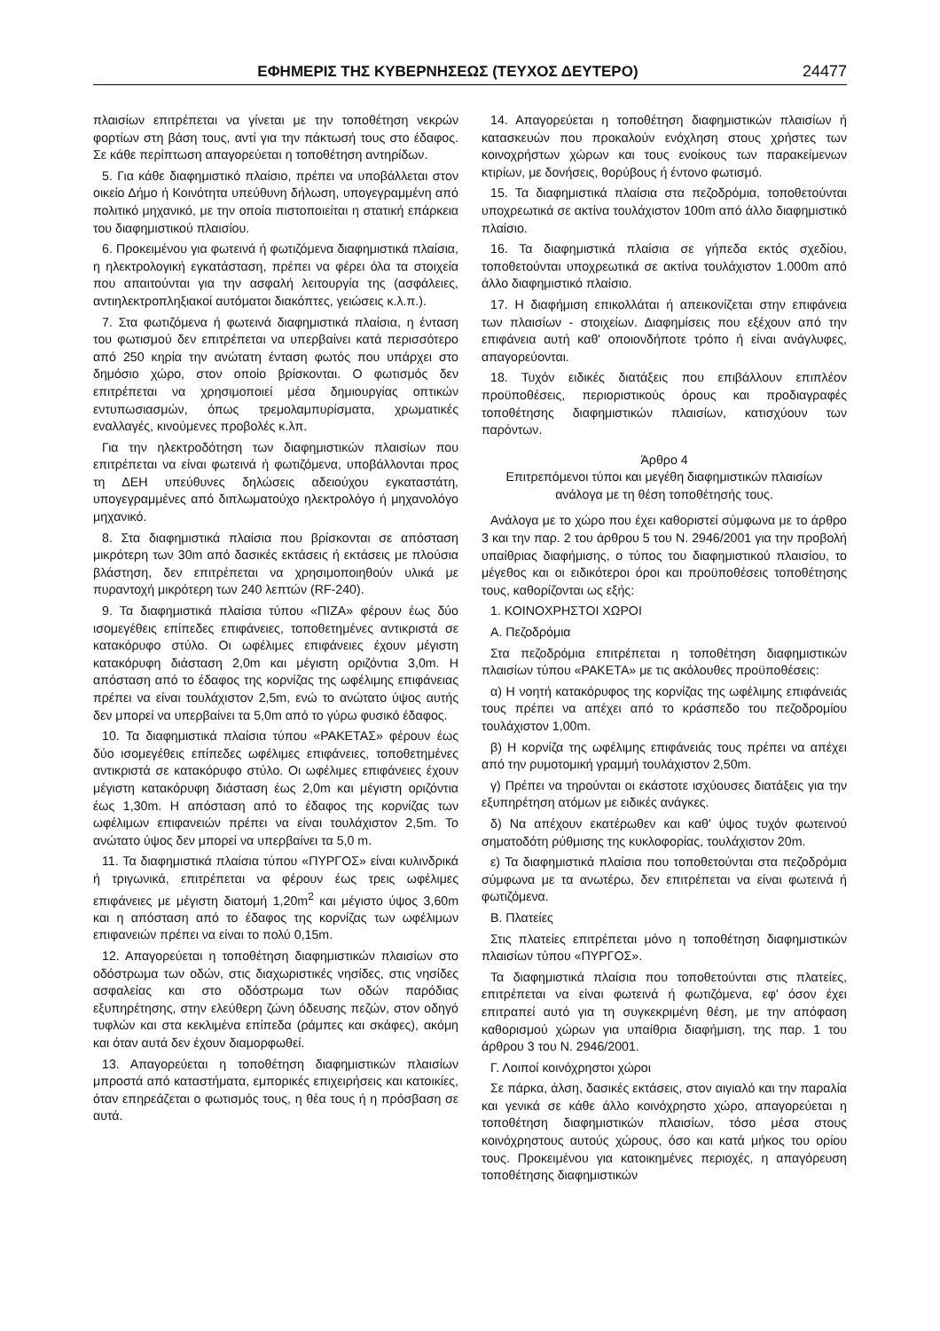ΕΦΗΜΕΡΙΣ ΤΗΣ ΚΥΒΕΡΝΗΣΕΩΣ (ΤΕΥΧΟΣ ΔΕΥΤΕΡΟ) 24477
πλαισίων επιτρέπεται να γίνεται με την τοποθέτηση νεκρών φορτίων στη βάση τους, αντί για την πάκτωσή τους στο έδαφος. Σε κάθε περίπτωση απαγορεύεται η τοποθέτηση αντηρίδων.
5. Για κάθε διαφημιστικό πλαίσιο, πρέπει να υποβάλλεται στον οικείο Δήμο ή Κοινότητα υπεύθυνη δήλωση, υπογεγραμμένη από πολιτικό μηχανικό, με την οποία πιστοποιείται η στατική επάρκεια του διαφημιστικού πλαισίου.
6. Προκειμένου για φωτεινά ή φωτιζόμενα διαφημιστικά πλαίσια, η ηλεκτρολογική εγκατάσταση, πρέπει να φέρει όλα τα στοιχεία που απαιτούνται για την ασφαλή λειτουργία της (ασφάλειες, αντιηλεκτροπληξιακοί αυτόματοι διακόπτες, γειώσεις κ.λ.π.).
7. Στα φωτιζόμενα ή φωτεινά διαφημιστικά πλαίσια, η ένταση του φωτισμού δεν επιτρέπεται να υπερβαίνει κατά περισσότερο από 250 κηρία την ανώτατη ένταση φωτός που υπάρχει στο δημόσιο χώρο, στον οποίο βρίσκονται. Ο φωτισμός δεν επιτρέπεται να χρησιμοποιεί μέσα δημιουργίας οπτικών εντυπωσιασμών, όπως τρεμολαμπυρίσματα, χρωματικές εναλλαγές, κινούμενες προβολές κ.λπ.
Για την ηλεκτροδότηση των διαφημιστικών πλαισίων που επιτρέπεται να είναι φωτεινά ή φωτιζόμενα, υποβάλλονται προς τη ΔΕΗ υπεύθυνες δηλώσεις αδειούχου εγκαταστάτη, υπογεγραμμένες από διπλωματούχο ηλεκτρολόγο ή μηχανολόγο μηχανικό.
8. Στα διαφημιστικά πλαίσια που βρίσκονται σε απόσταση μικρότερη των 30m από δασικές εκτάσεις ή εκτάσεις με πλούσια βλάστηση, δεν επιτρέπεται να χρησιμοποιηθούν υλικά με πυραντοχή μικρότερη των 240 λεπτών (RF-240).
9. Τα διαφημιστικά πλαίσια τύπου «ΠΙΖΑ» φέρουν έως δύο ισομεγέθεις επίπεδες επιφάνειες, τοποθετημένες αντικριστά σε κατακόρυφο στύλο. Οι ωφέλιμες επιφάνειες έχουν μέγιστη κατακόρυφη διάσταση 2,0m και μέγιστη οριζόντια 3,0m. Η απόσταση από το έδαφος της κορνίζας της ωφέλιμης επιφάνειας πρέπει να είναι τουλάχιστον 2,5m, ενώ το ανώτατο ύψος αυτής δεν μπορεί να υπερβαίνει τα 5,0m από το γύρω φυσικό έδαφος.
10. Τα διαφημιστικά πλαίσια τύπου «ΡΑΚΕΤΑΣ» φέρουν έως δύο ισομεγέθεις επίπεδες ωφέλιμες επιφάνειες, τοποθετημένες αντικριστά σε κατακόρυφο στύλο. Οι ωφέλιμες επιφάνειες έχουν μέγιστη κατακόρυφη διάσταση έως 2,0m και μέγιστη οριζόντια έως 1,30m. Η απόσταση από το έδαφος της κορνίζας των ωφέλιμων επιφανειών πρέπει να είναι τουλάχιστον 2,5m. Το ανώτατο ύψος δεν μπορεί να υπερβαίνει τα 5,0 m.
11. Τα διαφημιστικά πλαίσια τύπου «ΠΥΡΓΟΣ» είναι κυλινδρικά ή τριγωνικά, επιτρέπεται να φέρουν έως τρεις ωφέλιμες επιφάνειες με μέγιστη διατομή 1,20m<sup>2</sup> και μέγιστο ύψος 3,60m και η απόσταση από το έδαφος της κορνίζας των ωφέλιμων επιφανειών πρέπει να είναι το πολύ 0,15m.
12. Απαγορεύεται η τοποθέτηση διαφημιστικών πλαισίων στο οδόστρωμα των οδών, στις διαχωριστικές νησίδες, στις νησίδες ασφαλείας και στο οδόστρωμα των οδών παρόδιας εξυπηρέτησης, στην ελεύθερη ζώνη όδευσης πεζών, στον οδηγό τυφλών και στα κεκλιμένα επίπεδα (ράμπες και σκάφες), ακόμη και όταν αυτά δεν έχουν διαμορφωθεί.
13. Απαγορεύεται η τοποθέτηση διαφημιστικών πλαισίων μπροστά από καταστήματα, εμπορικές επιχειρήσεις και κατοικίες, όταν επηρεάζεται ο φωτισμός τους, η θέα τους ή η πρόσβαση σε αυτά.
14. Απαγορεύεται η τοποθέτηση διαφημιστικών πλαισίων ή κατασκευών που προκαλούν ενόχληση στους χρήστες των κοινοχρήστων χώρων και τους ενοίκους των παρακείμενων κτιρίων, με δονήσεις, θορύβους ή έντονο φωτισμό.
15. Τα διαφημιστικά πλαίσια στα πεζοδρόμια, τοποθετούνται υποχρεωτικά σε ακτίνα τουλάχιστον 100m από άλλο διαφημιστικό πλαίσιο.
16. Τα διαφημιστικά πλαίσια σε γήπεδα εκτός σχεδίου, τοποθετούνται υποχρεωτικά σε ακτίνα τουλάχιστον 1.000m από άλλο διαφημιστικό πλαίσιο.
17. Η διαφήμιση επικολλάται ή απεικονίζεται στην επιφάνεια των πλαισίων - στοιχείων. Διαφημίσεις που εξέχουν από την επιφάνεια αυτή καθ' οποιονδήποτε τρόπο ή είναι ανάγλυφες, απαγορεύονται.
18. Τυχόν ειδικές διατάξεις που επιβάλλουν επιπλέον προϋποθέσεις, περιοριστικούς όρους και προδιαγραφές τοποθέτησης διαφημιστικών πλαισίων, κατισχύουν των παρόντων.
Άρθρο 4
Επιτρεπόμενοι τύποι και μεγέθη διαφημιστικών πλαισίων ανάλογα με τη θέση τοποθέτησής τους.
Ανάλογα με το χώρο που έχει καθοριστεί σύμφωνα με το άρθρο 3 και την παρ. 2 του άρθρου 5 του Ν. 2946/2001 για την προβολή υπαίθριας διαφήμισης, ο τύπος του διαφημιστικού πλαισίου, το μέγεθος και οι ειδικότεροι όροι και προϋποθέσεις τοποθέτησης τους, καθορίζονται ως εξής:
1. ΚΟΙΝΟΧΡΗΣΤΟΙ ΧΩΡΟΙ
Α. Πεζοδρόμια
Στα πεζοδρόμια επιτρέπεται η τοποθέτηση διαφημιστικών πλαισίων τύπου «ΡΑΚΕΤΑ» με τις ακόλουθες προϋποθέσεις:
α) Η νοητή κατακόρυφος της κορνίζας της ωφέλιμης επιφάνειάς τους πρέπει να απέχει από το κράσπεδο του πεζοδρομίου τουλάχιστον 1,00m.
β) Η κορνίζα της ωφέλιμης επιφάνειάς τους πρέπει να απέχει από την ρυμοτομική γραμμή τουλάχιστον 2,50m.
γ) Πρέπει να τηρούνται οι εκάστοτε ισχύουσες διατάξεις για την εξυπηρέτηση ατόμων με ειδικές ανάγκες.
δ) Να απέχουν εκατέρωθεν και καθ' ύψος τυχόν φωτεινού σηματοδότη ρύθμισης της κυκλοφορίας, τουλάχιστον 20m.
ε) Τα διαφημιστικά πλαίσια που τοποθετούνται στα πεζοδρόμια σύμφωνα με τα ανωτέρω, δεν επιτρέπεται να είναι φωτεινά ή φωτιζόμενα.
Β. Πλατείες
Στις πλατείες επιτρέπεται μόνο η τοποθέτηση διαφημιστικών πλαισίων τύπου «ΠΥΡΓΟΣ».
Τα διαφημιστικά πλαίσια που τοποθετούνται στις πλατείες, επιτρέπεται να είναι φωτεινά ή φωτιζόμενα, εφ' όσον έχει επιτραπεί αυτό για τη συγκεκριμένη θέση, με την απόφαση καθορισμού χώρων για υπαίθρια διαφήμιση, της παρ. 1 του άρθρου 3 του Ν. 2946/2001.
Γ. Λοιποί κοινόχρηστοι χώροι
Σε πάρκα, άλση, δασικές εκτάσεις, στον αιγιαλό και την παραλία και γενικά σε κάθε άλλο κοινόχρηστο χώρο, απαγορεύεται η τοποθέτηση διαφημιστικών πλαισίων, τόσο μέσα στους κοινόχρηστους αυτούς χώρους, όσο και κατά μήκος του ορίου τους. Προκειμένου για κατοικημένες περιοχές, η απαγόρευση τοποθέτησης διαφημιστικών